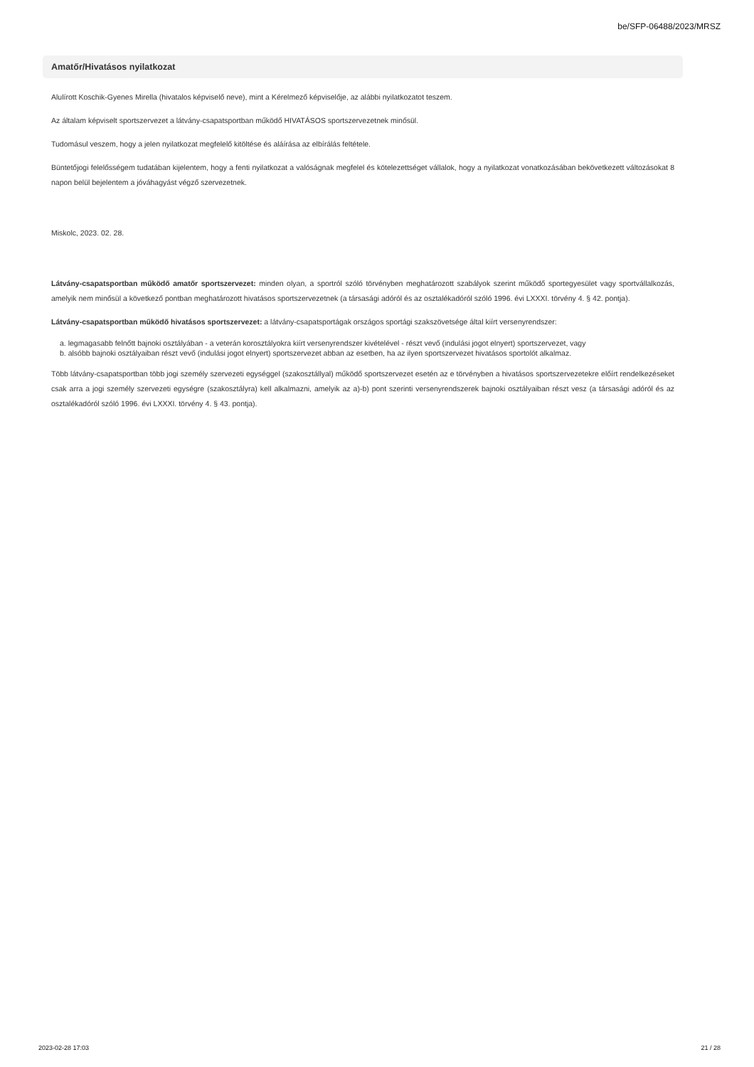be/SFP-06488/2023/MRSZ
Amatőr/Hivatásos nyilatkozat
Alulírott Koschik-Gyenes Mirella (hivatalos képviselő neve), mint a Kérelmező képviselője, az alábbi nyilatkozatot teszem.
Az általam képviselt sportszervezet a látvány-csapatsportban működő HIVATÁSOS sportszervezetnek minősül.
Tudomásul veszem, hogy a jelen nyilatkozat megfelelő kitöltése és aláírása az elbírálás feltétele.
Büntetőjogi felelősségem tudatában kijelentem, hogy a fenti nyilatkozat a valóságnak megfelel és kötelezettséget vállalok, hogy a nyilatkozat vonatkozásában bekövetkezett változásokat 8 napon belül bejelentem a jóváhagyást végző szervezetnek.
Miskolc, 2023. 02. 28.
Látvány-csapatsportban működő amatőr sportszervezet: minden olyan, a sportról szóló törvényben meghatározott szabályok szerint működő sportegyesület vagy sportvállalkozás, amelyik nem minősül a következő pontban meghatározott hivatásos sportszervezetnek (a társasági adóról és az osztalékadóról szóló 1996. évi LXXXI. törvény 4. § 42. pontja).
Látvány-csapatsportban működő hivatásos sportszervezet: a látvány-csapatsportágak országos sportági szakszövetsége által kiírt versenyrendszer:
a. legmagasabb felnőtt bajnoki osztályában - a veterán korosztályokra kiírt versenyrendszer kivételével - részt vevő (indulási jogot elnyert) sportszervezet, vagy
b. alsóbb bajnoki osztályaiban részt vevő (indulási jogot elnyert) sportszervezet abban az esetben, ha az ilyen sportszervezet hivatásos sportolót alkalmaz.
Több látvány-csapatsportban több jogi személy szervezeti egységgel (szakosztállyal) működő sportszervezet esetén az e törvényben a hivatásos sportszervezetekre előírt rendelkezéseket csak arra a jogi személy szervezeti egységre (szakosztályra) kell alkalmazni, amelyik az a)-b) pont szerinti versenyrendszerek bajnoki osztályaiban részt vesz (a társasági adóról és az osztalékadóról szóló 1996. évi LXXXI. törvény 4. § 43. pontja).
2023-02-28 17:03 21 / 28